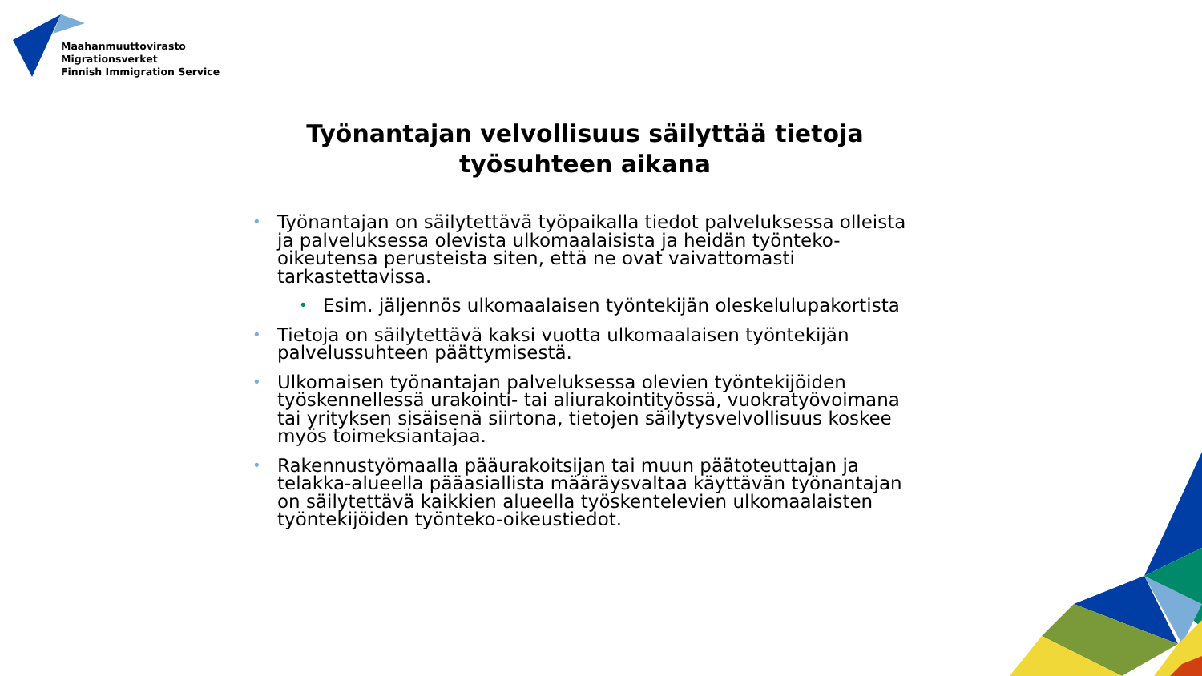Maahanmuuttovirasto
Migrationsverket
Finnish Immigration Service
Työnantajan velvollisuus säilyttää tietoja työsuhteen aikana
• Työnantajan on säilytettävä työpaikalla tiedot palveluksessa olleista ja palveluksessa olevista ulkomaalaisista ja heidän työnteko-oikeutensa perusteista siten, että ne ovat vaivattomasti tarkastettavissa.
• Esim. jäljennös ulkomaalaisen työntekijän oleskelulupakortista
• Tietoja on säilytettävä kaksi vuotta ulkomaalaisen työntekijän palvelussuhteen päättymisestä.
• Ulkomaisen työnantajan palveluksessa olevien työntekijöiden työskennellessä urakointi- tai aliurakointityössä, vuokratyövoimana tai yrityksen sisäisenä siirtona, tietojen säilytysvelvollisuus koskee myös toimeksiantajaa.
• Rakennustyömaalla pääurakoitsijan tai muun päätoteuttajan ja telakka-alueella pääasiallista määräysvaltaa käyttävän työnantajan on säilytettävä kaikkien alueella työskentelevien ulkomaalaisten työntekijöiden työnteko-oikeustiedot.